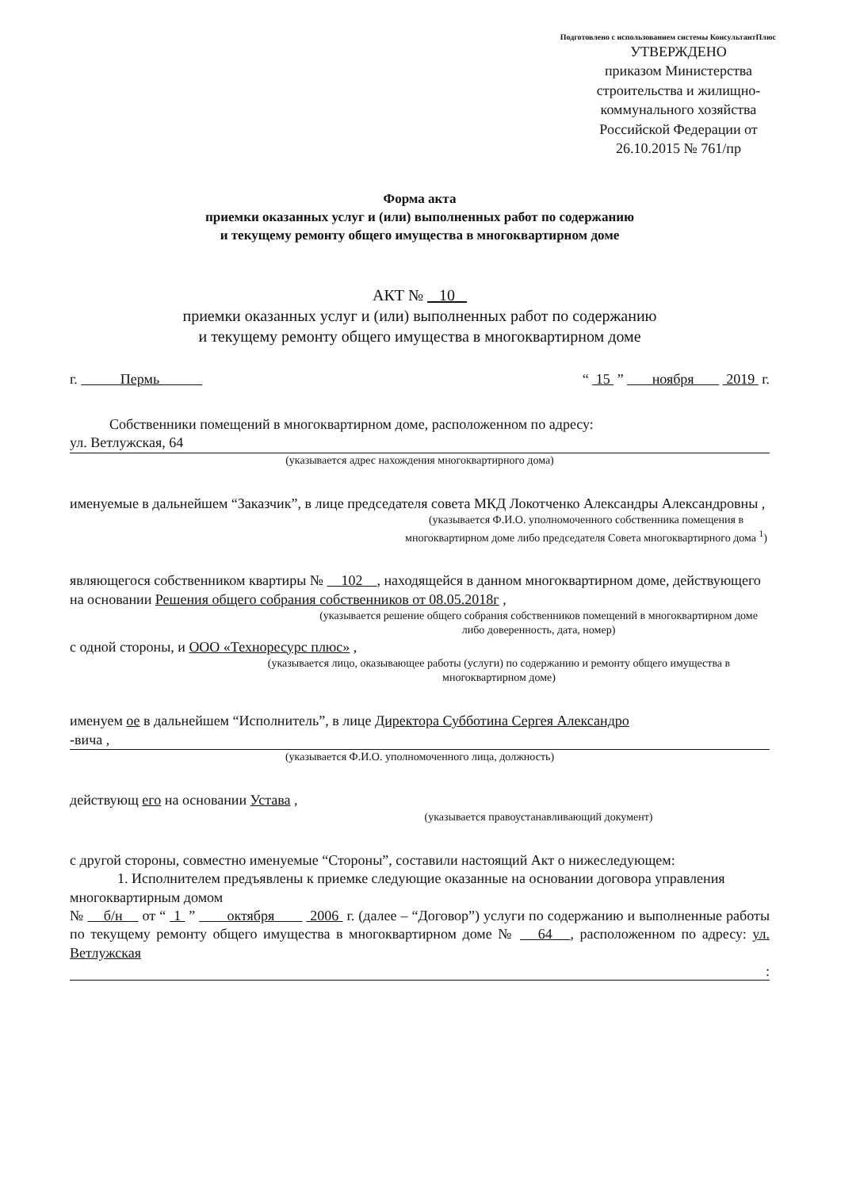Подготовлено с использованием системы КонсультантПлюс
УТВЕРЖДЕНО
приказом Министерства строительства и жилищно-коммунального хозяйства Российской Федерации от 26.10.2015 № 761/пр
Форма акта
приемки оказанных услуг и (или) выполненных работ по содержанию
и текущему ремонту общего имущества в многоквартирном доме
АКТ № 10
приемки оказанных услуг и (или) выполненных работ по содержанию
и текущему ремонту общего имущества в многоквартирном доме
г. Пермь “ 15 ” ноября 2019 г.
Собственники помещений в многоквартирном доме, расположенном по адресу:
ул. Ветлужская, 64
(указывается адрес нахождения многоквартирного дома)
именуемые в дальнейшем “Заказчик”, в лице председателя совета МКД Локотченко Александры Александровны ,
(указывается Ф.И.О. уполномоченного собственника помещения в многоквартирном доме либо председателя Совета многоквартирного дома <sup>1</sup>)
являющегося собственником квартиры № 102 , находящейся в данном многоквартирном доме, действующего на основании Решения общего собрания собственников от 08.05.2018г ,
(указывается решение общего собрания собственников помещений в многоквартирном доме либо доверенность, дата, номер)
с одной стороны, и ООО «Техноресурс плюс» ,
(указывается лицо, оказывающее работы (услуги) по содержанию и ремонту общего имущества в многоквартирном доме)
именуем ое в дальнейшем “Исполнитель”, в лице Директора Субботина Сергея Александро
-вича ,
(указывается Ф.И.О. уполномоченного лица, должность)
действующ его на основании Устава ,
(указывается правоустанавливающий документ)
с другой стороны, совместно именуемые “Стороны”, составили настоящий Акт о нижеследующем:
1. Исполнителем предъявлены к приемке следующие оказанные на основании договора управления многоквартирным домом
№ б/н от “ 1 ” октября 2006 г. (далее – “Договор”) услуги по содержанию и выполненные работы по текущему ремонту общего имущества в многоквартирном доме № 64 , расположенном по адресу: ул. Ветлужская
: